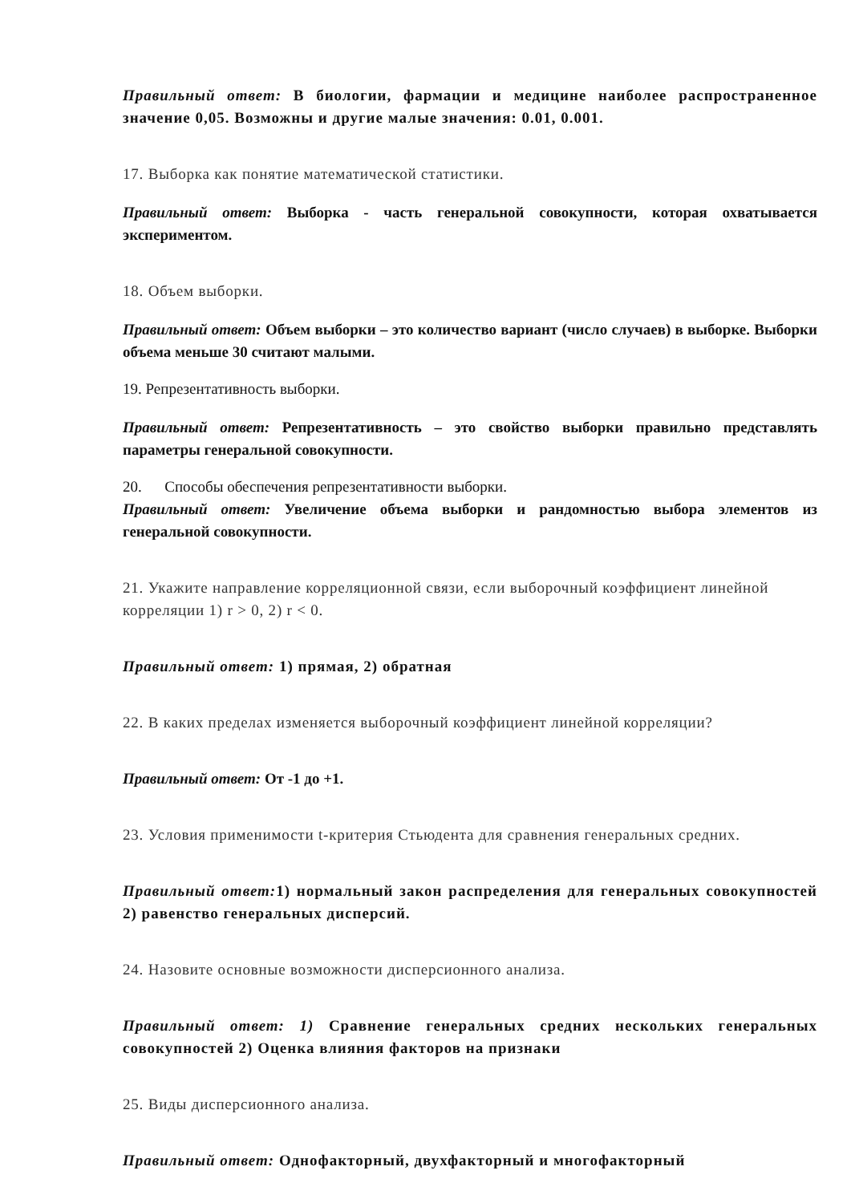Правильный ответ: В биологии, фармации и медицине наиболее распространенное значение 0,05. Возможны и другие малые значения: 0.01, 0.001.
17. Выборка как понятие математической статистики.
Правильный ответ: Выборка - часть генеральной совокупности, которая охватывается экспериментом.
18. Объем выборки.
Правильный ответ: Объем выборки – это количество вариант (число случаев) в выборке. Выборки объема меньше 30 считают малыми.
19. Репрезентативность выборки.
Правильный ответ: Репрезентативность – это свойство выборки правильно представлять параметры генеральной совокупности.
20. Способы обеспечения репрезентативности выборки.
Правильный ответ: Увеличение объема выборки и рандомностью выбора элементов из генеральной совокупности.
21. Укажите направление корреляционной связи, если выборочный коэффициент линейной корреляции 1) r > 0, 2) r < 0.
Правильный ответ: 1) прямая, 2) обратная
22. В каких пределах изменяется выборочный коэффициент линейной корреляции?
Правильный ответ: От -1 до +1.
23. Условия применимости t-критерия Стьюдента для сравнения генеральных средних.
Правильный ответ: 1) нормальный закон распределения для генеральных совокупностей 2) равенство генеральных дисперсий.
24. Назовите основные возможности дисперсионного анализа.
Правильный ответ: 1) Сравнение генеральных средних нескольких генеральных совокупностей 2) Оценка влияния факторов на признаки
25. Виды дисперсионного анализа.
Правильный ответ: Однофакторный, двухфакторный и многофакторный